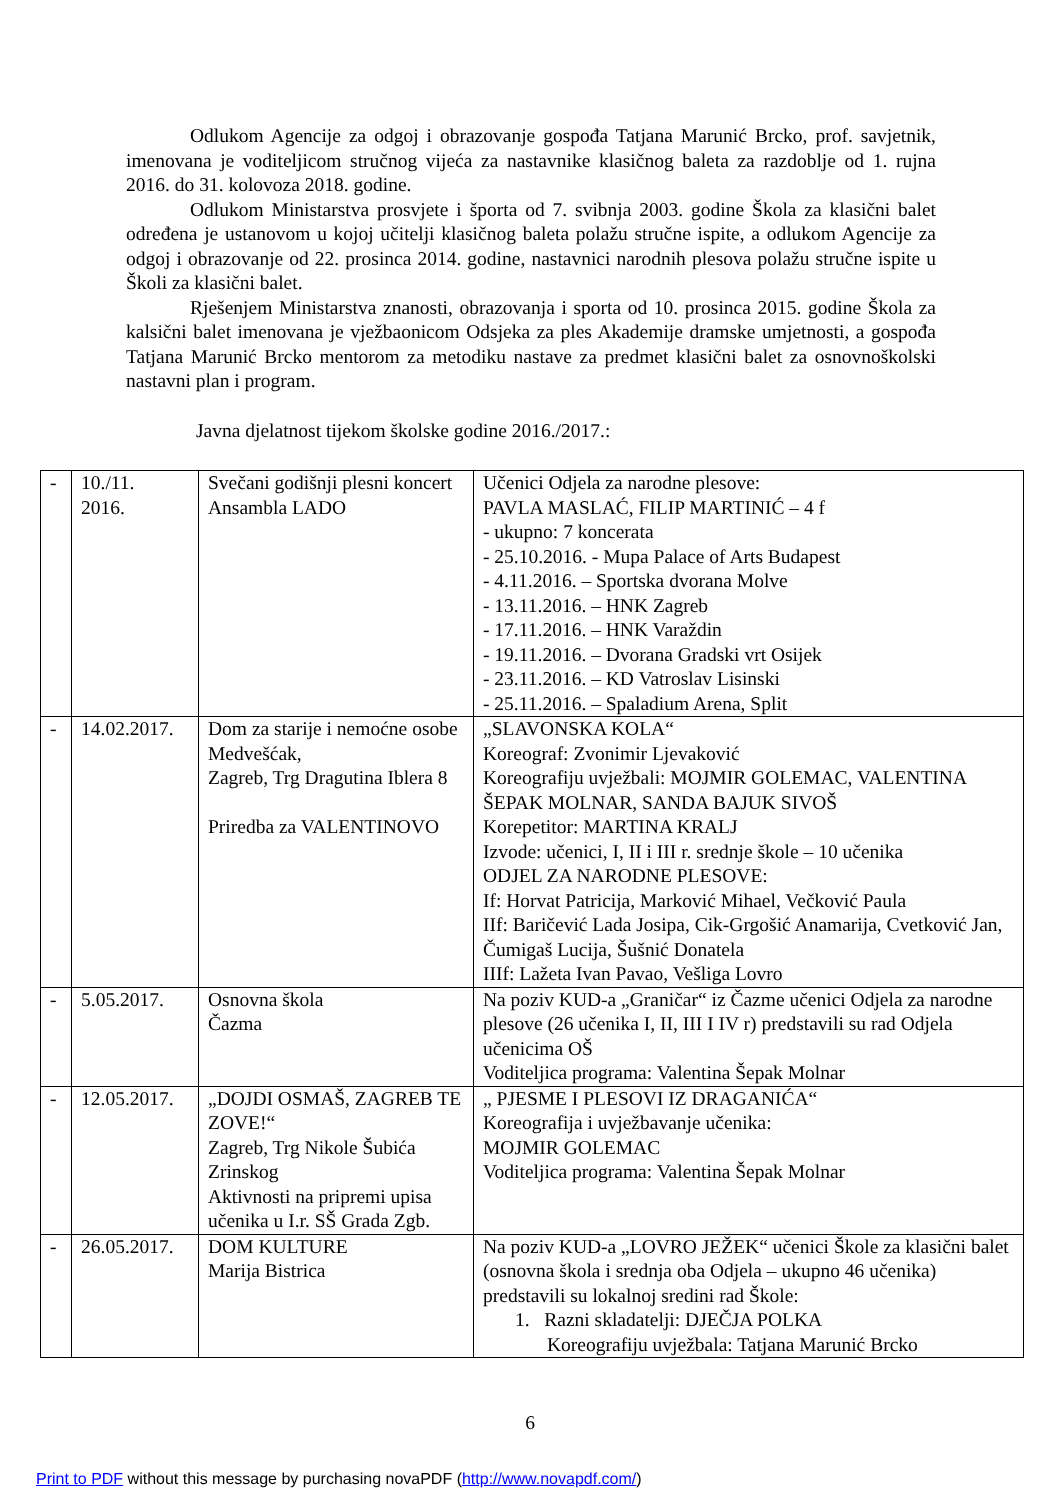Odlukom Agencije za odgoj i obrazovanje gospođa Tatjana Marunić Brcko, prof. savjetnik, imenovana je voditeljicom stručnog vijeća za nastavnike klasičnog baleta za razdoblje od 1. rujna 2016. do 31. kolovoza 2018. godine.
Odlukom Ministarstva prosvjete i športa od 7. svibnja 2003. godine Škola za klasični balet određena je ustanovom u kojoj učitelji klasičnog baleta polažu stručne ispite, a odlukom Agencije za odgoj i obrazovanje od 22. prosinca 2014. godine, nastavnici narodnih plesova polažu stručne ispite u Školi za klasični balet.
Rješenjem Ministarstva znanosti, obrazovanja i sporta od 10. prosinca 2015. godine Škola za kalsični balet imenovana je vježbaonicom Odsjeka za ples Akademije dramske umjetnosti, a gospođa Tatjana Marunić Brcko mentorom za metodiku nastave za predmet klasični balet za osnovnoškolski nastavni plan i program.
Javna djelatnost tijekom školske godine 2016./2017.:
| - | 10./11. 2016. | Svečani godišnji plesni koncert Ansambla LADO | Učenici Odjela za narodne plesove: PAVLA MASLAĆ, FILIP MARTINIĆ – 4 f - ukupno: 7 koncerata - 25.10.2016. - Mupa Palace of Arts Budapest - 4.11.2016. – Sportska dvorana Molve - 13.11.2016. – HNK Zagreb - 17.11.2016. – HNK Varaždin - 19.11.2016. – Dvorana Gradski vrt Osijek - 23.11.2016. – KD Vatroslav Lisinski - 25.11.2016. – Spaladium Arena, Split |
| - | 14.02.2017. | Dom za starije i nemoćne osobe Medvešćak, Zagreb, Trg Dragutina Iblera 8 Priredba za VALENTINOVO | „SLAVONSKA KOLA“ Koreograf: Zvonimir Ljevaković Koreografiju uvježbali: MOJMIR GOLEMAC, VALENTINA ŠEPAK MOLNAR, SANDA BAJUK SIVOŠ Korepetitor: MARTINA KRALJ Izvode: učenici, I, II i III r. srednje škole – 10 učenika ODJEL ZA NARODNE PLESOVE: If: Horvat Patricija, Marković Mihael, Večković Paula IIf: Baričević Lada Josipa, Cik-Grgošić Anamarija, Cvetković Jan, Čumigaš Lucija, Šušnić Donatela IIIf: Lažeta Ivan Pavao, Vešliga Lovro |
| - | 5.05.2017. | Osnovna škola Čazma | Na poziv KUD-a „Graničar“ iz Čazme učenici Odjela za narodne plesove (26 učenika I, II, III I IV r) predstavili su rad Odjela učenicima OŠ Voditeljica programa: Valentina Šepak Molnar |
| - | 12.05.2017. | „DOJDI OSMAŠ, ZAGREB TE ZOVE!“ Zagreb, Trg Nikole Šubića Zrinskog Aktivnosti na pripremi upisa učenika u I.r. SŠ Grada Zgb. | „ PJESME I PLESOVI IZ DRAGANIĆA“ Koreografija i uvježbavanje učenika: MOJMIR GOLEMAC Voditeljica programa: Valentina Šepak Molnar |
| - | 26.05.2017. | DOM KULTURE Marija Bistrica | Na poziv KUD-a „LOVRO JEŽEK“ učenici Škole za klasični balet (osnovna škola i srednja oba Odjela – ukupno 46 učenika) predstavili su lokalnoj sredini rad Škole: 1. Razni skladatelji: DJEČJA POLKA Koreografiju uvježbala: Tatjana Marunić Brcko |
6
Print to PDF without this message by purchasing novaPDF (http://www.novapdf.com/)